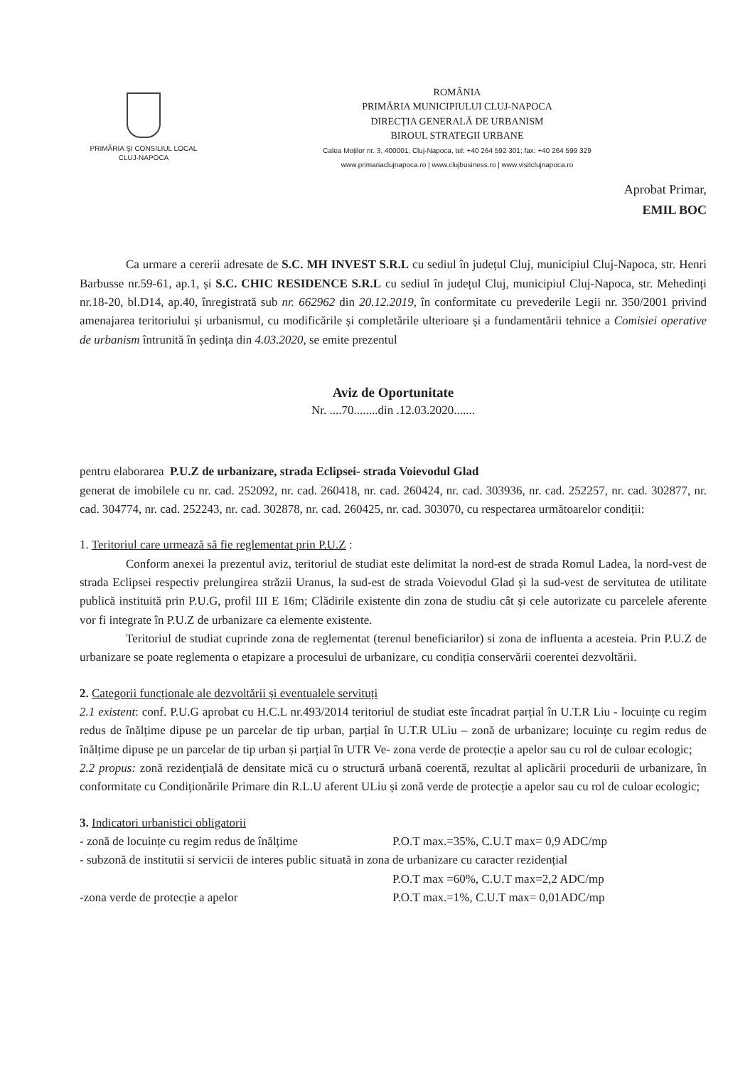PRIMĂRIA ŞI CONSILIUL LOCAL
CLUJ-NAPOCA
ROMÂNIA
PRIMĂRIA MUNICIPIULUI CLUJ-NAPOCA
DIRECȚIA GENERALĂ DE URBANISM
BIROUL STRATEGII URBANE
Calea Moților nr. 3, 400001, Cluj-Napoca, tel: +40 264 592 301; fax: +40 264 599 329
www.primariaclujnapoca.ro | www.clujbusiness.ro | www.visitclujnapoca.ro
Aprobat Primar,
EMIL BOC
Ca urmare a cererii adresate de S.C. MH INVEST S.R.L cu sediul în județul Cluj, municipiul Cluj-Napoca, str. Henri Barbusse nr.59-61, ap.1, și S.C. CHIC RESIDENCE S.R.L cu sediul în județul Cluj, municipiul Cluj-Napoca, str. Mehedinți nr.18-20, bl.D14, ap.40, înregistrată sub nr. 662962 din 20.12.2019, în conformitate cu prevederile Legii nr. 350/2001 privind amenajarea teritoriului și urbanismul, cu modificările și completările ulterioare și a fundamentării tehnice a Comisiei operative de urbanism întrunită în ședința din 4.03.2020, se emite prezentul
Aviz de Oportunitate
Nr. ....70........din .12.03.2020.......
pentru elaborarea P.U.Z de urbanizare, strada Eclipsei- strada Voievodul Glad
generat de imobilele cu nr. cad. 252092, nr. cad. 260418, nr. cad. 260424, nr. cad. 303936, nr. cad. 252257, nr. cad. 302877, nr. cad. 304774, nr. cad. 252243, nr. cad. 302878, nr. cad. 260425, nr. cad. 303070, cu respectarea următoarelor condiții:
1. Teritoriul care urmează să fie reglementat prin P.U.Z :
Conform anexei la prezentul aviz, teritoriul de studiat este delimitat la nord-est de strada Romul Ladea, la nord-vest de strada Eclipsei respectiv prelungirea străzii Uranus, la sud-est de strada Voievodul Glad și la sud-vest de servitutea de utilitate publică instituită prin P.U.G, profil III E 16m; Clădirile existente din zona de studiu cât și cele autorizate cu parcelele aferente vor fi integrate în P.U.Z de urbanizare ca elemente existente.
Teritoriul de studiat cuprinde zona de reglementat (terenul beneficiarilor) si zona de influenta a acesteia. Prin P.U.Z de urbanizare se poate reglementa o etapizare a procesului de urbanizare, cu condiția conservării coerentei dezvoltării.
2. Categorii funcționale ale dezvoltării și eventualele servituți
2.1 existent: conf. P.U.G aprobat cu H.C.L nr.493/2014 teritoriul de studiat este încadrat parțial în U.T.R Liu - locuințe cu regim redus de înălțime dipuse pe un parcelar de tip urban, parțial în U.T.R ULiu – zonă de urbanizare; locuințe cu regim redus de înălțime dipuse pe un parcelar de tip urban și parțial în UTR Ve- zona verde de protecție a apelor sau cu rol de culoar ecologic;
2.2 propus: zonă rezidențială de densitate mică cu o structură urbană coerentă, rezultat al aplicării procedurii de urbanizare, în conformitate cu Condiționările Primare din R.L.U aferent ULiu și zonă verde de protecție a apelor sau cu rol de culoar ecologic;
3. Indicatori urbanistici obligatorii
- zonă de locuințe cu regim redus de înălțime P.O.T max.=35%, C.U.T max= 0,9 ADC/mp
- subzonă de institutii si servicii de interes public situată in zona de urbanizare cu caracter rezidențial
P.O.T max =60%, C.U.T max=2,2 ADC/mp
-zona verde de protecție a apelor P.O.T max.=1%, C.U.T max= 0,01ADC/mp